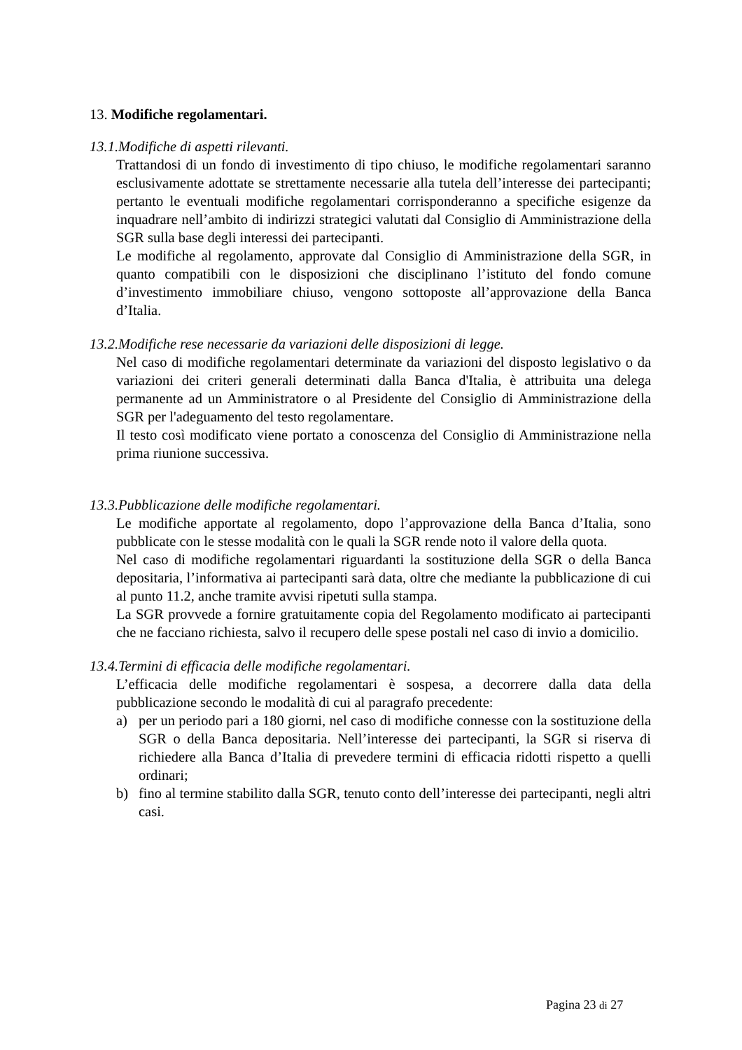13. Modifiche regolamentari.
13.1.Modifiche di aspetti rilevanti.
Trattandosi di un fondo di investimento di tipo chiuso, le modifiche regolamentari saranno esclusivamente adottate se strettamente necessarie alla tutela dell’interesse dei partecipanti; pertanto le eventuali modifiche regolamentari corrisponderanno a specifiche esigenze da inquadrare nell’ambito di indirizzi strategici valutati dal Consiglio di Amministrazione della SGR sulla base degli interessi dei partecipanti.
Le modifiche al regolamento, approvate dal Consiglio di Amministrazione della SGR, in quanto compatibili con le disposizioni che disciplinano l’istituto del fondo comune d’investimento immobiliare chiuso, vengono sottoposte all’approvazione della Banca d’Italia.
13.2.Modifiche rese necessarie da variazioni delle disposizioni di legge.
Nel caso di modifiche regolamentari determinate da variazioni del disposto legislativo o da variazioni dei criteri generali determinati dalla Banca d'Italia, è attribuita una delega permanente ad un Amministratore o al Presidente del Consiglio di Amministrazione della SGR per l'adeguamento del testo regolamentare.
Il testo così modificato viene portato a conoscenza del Consiglio di Amministrazione nella prima riunione successiva.
13.3.Pubblicazione delle modifiche regolamentari.
Le modifiche apportate al regolamento, dopo l’approvazione della Banca d’Italia, sono pubblicate con le stesse modalità con le quali la SGR rende noto il valore della quota.
Nel caso di modifiche regolamentari riguardanti la sostituzione della SGR o della Banca depositaria, l’informativa ai partecipanti sarà data, oltre che mediante la pubblicazione di cui al punto 11.2, anche tramite avvisi ripetuti sulla stampa.
La SGR provvede a fornire gratuitamente copia del Regolamento modificato ai partecipanti che ne facciano richiesta, salvo il recupero delle spese postali nel caso di invio a domicilio.
13.4.Termini di efficacia delle modifiche regolamentari.
L’efficacia delle modifiche regolamentari è sospesa, a decorrere dalla data della pubblicazione secondo le modalità di cui al paragrafo precedente:
a) per un periodo pari a 180 giorni, nel caso di modifiche connesse con la sostituzione della SGR o della Banca depositaria. Nell’interesse dei partecipanti, la SGR si riserva di richiedere alla Banca d’Italia di prevedere termini di efficacia ridotti rispetto a quelli ordinari;
b) fino al termine stabilito dalla SGR, tenuto conto dell’interesse dei partecipanti, negli altri casi.
Pagina 23 di 27